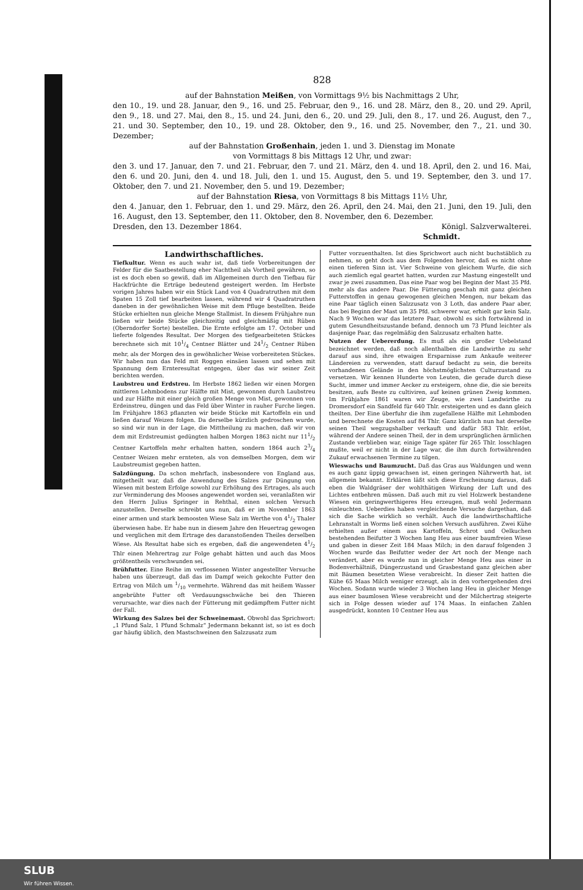828
auf der Bahnstation Meißen, von Vormittags 9½ bis Nachmittags 2 Uhr,
den 10., 19. und 28. Januar, den 9., 16. und 25. Februar, den 9., 16. und 28. März, den 8., 20. und 29. April, den 9., 18. und 27. Mai, den 8., 15. und 24. Juni, den 6., 20. und 29. Juli, den 8., 17. und 26. August, den 7., 21. und 30. September, den 10., 19. und 28. Oktober, den 9., 16. und 25. November, den 7., 21. und 30. Dezember;
auf der Bahnstation Großenhain, jeden 1. und 3. Dienstag im Monate
von Vormittags 8 bis Mittags 12 Uhr, und zwar:
den 3. und 17. Januar, den 7. und 21. Februar, den 7. und 21. März, den 4. und 18. April, den 2. und 16. Mai, den 6. und 20. Juni, den 4. und 18. Juli, den 1. und 15. August, den 5. und 19. September, den 3. und 17. Oktober, den 7. und 21. November, den 5. und 19. Dezember;
auf der Bahnstation Riesa, von Vormittags 8 bis Mittags 11½ Uhr,
den 4. Januar, den 1. Februar, den 1. und 29. März, den 26. April, den 24. Mai, den 21. Juni, den 19. Juli, den 16. August, den 13. September, den 11. Oktober, den 8. November, den 6. Dezember.
Dresden, den 13. Dezember 1864. Königl. Salzverwalterei.
Schmidt.
Landwirthschaftliches.
Tiefkultur. Wenn es auch wahr ist, daß tiefe Vorbereitungen der Felder für die Saatbestellung eher Nachtheil als Vortheil gewähren, so ist es doch eben so gewiß, daß im Allgemeinen durch den Tiefbau für Hackfrüchte die Erträge bedeutend gesteigert werden. Im Herbste vorigen Jahres haben wir ein Stück Land von 4 Quadratruthen mit dem Spaten 15 Zoll tief bearbeiten lassen, während wir 4 Quadratruthen daneben in der gewöhnlichen Weise mit dem Pfluge bestellten. Beide Stücke erhielten nun gleiche Menge Stallmist. In diesem Frühjahre nun ließen wir beide Stücke gleichzeitig und gleichmäßig mit Rüben (Oberndorfer Sorte) bestellen. Die Ernte erfolgte am 17. October und lieferte folgendes Resultat. Der Morgen des tiefgearbeiteten Stückes berechnete sich mit 101/4 Centner Blätter und 241/2 Centner Rüben mehr, als der Morgen des in gewöhnlicher Weise vorbereiteten Stückes. Wir haben nun das Feld mit Roggen einsäen lassen und sehen mit Spannung dem Ernteresultat entgegen, über das wir seiner Zeit berichten werden.
Laubstreu und Erdstreu. Im Herbste 1862 ließen wir einen Morgen mittleren Lehmbodens zur Hälfte mit Mist, gewonnen durch Laubstreu und zur Hälfte mit einer gleich großen Menge von Mist, gewonnen von Erdeinstreu, düngen und das Feld über Winter in rauher Furche liegen. Im Frühjahre 1863 pflanzten wir beide Stücke mit Kartoffeln ein und ließen darauf Weizen folgen. Da derselbe kürzlich gedroschen wurde, so sind wir nun in der Lage, die Mittheilung zu machen, daß wir von dem mit Erdstreumist gedüngten halben Morgen 1863 nicht nur 111/2 Centner Kartoffeln mehr erhalten hatten, sondern 1864 auch 23/4 Centner Weizen mehr ernteten, als von demselben Morgen, dem wir Laubstreumist gegeben hatten.
Salzdüngung. Da schon mehrfach, insbesondere von England aus, mitgetheilt war, daß die Anwendung des Salzes zur Düngung von Wiesen mit bestem Erfolge sowohl zur Erhöhung des Ertrages, als auch zur Verminderung des Mooses angewendet worden sei, veranlaßten wir den Herrn Julius Springer in Rehthal, einen solchen Versuch anzustellen. Derselbe schreibt uns nun, daß er im November 1863 einer armen und stark bemoosten Wiese Salz im Werthe von 41/2 Thaler überwiesen habe. Er habe nun in diesem Jahre den Heuertrag gewogen und verglichen mit dem Ertrage des daranstoßenden Theiles derselben Wiese. Als Resultat habe sich es ergeben, daß die angewendeten 41/2 Thlr einen Mehrertrag zur Folge gehabt hätten und auch das Moos größtentheils verschwunden sei.
Brühfutter. Eine Reihe im verflossenen Winter angestellter Versuche haben uns überzeugt, daß das im Dampf weich gekochte Futter den Ertrag von Milch um 1/10 vermehrte. Während das mit heißem Wasser angebrühte Futter oft Verdauungsschwäche bei den Thieren verursachte, war dies nach der Fütterung mit gedämpftem Futter nicht der Fall.
Wirkung des Salzes bei der Schweinemast. Obwohl das Sprichwort: „1 Pfund Salz, 1 Pfund Schmalz“ Jedermann bekannt ist, so ist es doch gar häufig üblich, den Mastschweinen den Salzzusatz zum
Futter vorzuenthalten. Ist dies Sprichwort auch nicht buchstäblich zu nehmen, so geht doch aus dem Folgenden hervor, daß es nicht ohne einen tieferen Sinn ist. Vier Schweine von gleichem Wurfe, die sich auch ziemlich egal geartet hatten, wurden zur Mastung eingestellt und zwar je zwei zusammen. Das eine Paar wog bei Beginn der Mast 35 Pfd. mehr als das andere Paar. Die Fütterung geschah mit ganz gleichen Futterstoffen in genau gewogenen gleichen Mengen, nur bekam das eine Paar täglich einen Salzzusatz von 3 Loth, das andere Paar aber, das bei Beginn der Mast um 35 Pfd. schwerer war, erhielt gar kein Salz. Nach 9 Wochen war das letztere Paar, obwohl es sich fortwährend in gutem Gesundheitszustande befand, dennoch um 73 Pfund leichter als dasjenige Paar, das regelmäßig den Salzzusatz erhalten hatte.
Nutzen der Uebererdung. Es muß als ein großer Uebelstand bezeichnet werden, daß noch allenthalben die Landwirthe zu sehr darauf aus sind, ihre etwaigen Ersparnisse zum Ankaufe weiterer Ländereien zu verwenden, statt darauf bedacht zu sein, die bereits vorhandenen Gelände in den höchstmöglichsten Culturzustand zu versetzen. Wir kennen Hunderte von Leuten, die gerade durch diese Sucht, immer und immer Aecker zu ersteigern, ohne die, die sie bereits besitzen, aufs Beste zu cultiviren, auf keinen grünen Zweig kommen. Im Frühjahre 1861 waren wir Zeuge, wie zwei Landwirthe zu Dromersdorf ein Sandfeld für 640 Thlr. ersteigerten und es dann gleich theilten. Der Eine überfuhr die ihm zugefallene Hälfte mit Lehmboden und berechnete die Kosten auf 84 Thlr. Ganz kürzlich nun hat derselbe seinen Theil wegzugshalber verkauft und dafür 583 Thlr. erlöst, während der Andere seinen Theil, der in dem ursprünglichen ärmlichen Zustande verblieben war, einige Tage später für 265 Thlr. losschlagen mußte, weil er nicht in der Lage war, die ihm durch fortwährenden Zukauf erwachsenen Termine zu tilgen.
Wieswachs und Baumzucht. Daß das Gras aus Waldungen und wenn es auch ganz üppig gewachsen ist, einen geringen Nährwerth hat, ist allgemein bekannt. Erklären läßt sich diese Erscheinung daraus, daß eben die Waldgräser der wohlthätigen Wirkung der Luft und des Lichtes entbehren müssen. Daß auch mit zu viel Holzwerk bestandene Wiesen ein geringwerthigeres Heu erzeugen, muß wohl Jedermann einleuchten. Ueberdies haben vergleichende Versuche dargethan, daß sich die Sache wirklich so verhält. Auch die landwirthschaftliche Lehranstalt in Worms ließ einen solchen Versuch ausführen. Zwei Kühe erhielten außer einem aus Kartoffeln, Schrot und Oelkuchen bestehenden Beifutter 3 Wochen lang Heu aus einer baumfreien Wiese und gaben in dieser Zeit 184 Maas Milch; in den darauf folgenden 3 Wochen wurde das Beifutter weder der Art noch der Menge nach verändert, aber es wurde nun in gleicher Menge Heu aus einer in Bodenverhältniß, Düngerzustand und Grasbestand ganz gleichen aber mit Bäumen besetzten Wiese verabreicht. In dieser Zeit hatten die Kühe 65 Maas Milch weniger erzeugt, als in den vorhergehenden drei Wochen. Sodann wurde wieder 3 Wochen lang Heu in gleicher Menge aus einer baumlosen Wiese verabreicht und der Milchertrag steigerte sich in Folge dessen wieder auf 174 Maas. In einfachen Zahlen ausgedrückt, konnten 10 Centner Heu aus
SLUB
Wir führen Wissen.